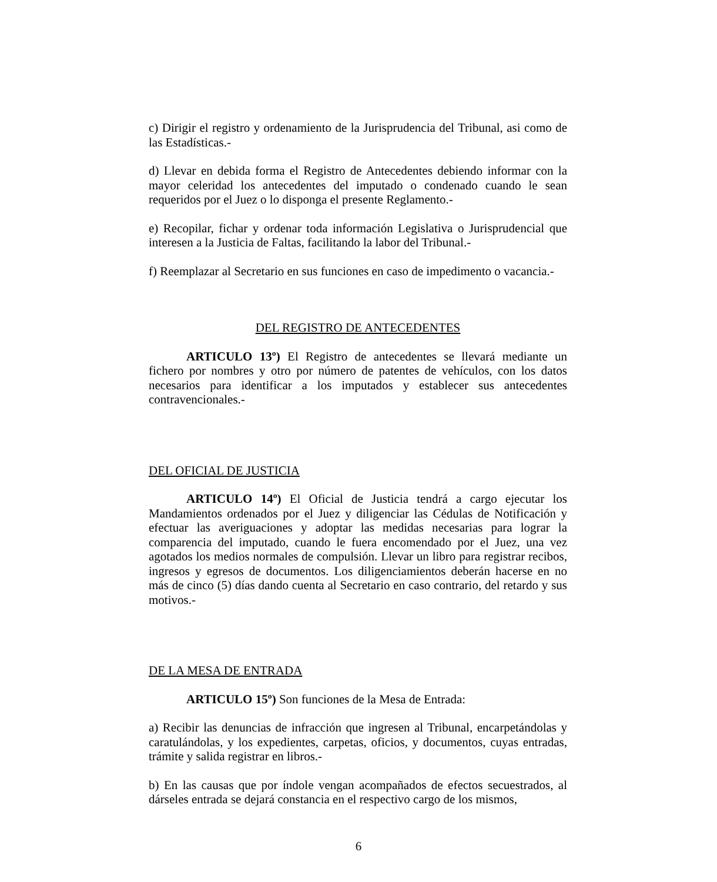c) Dirigir el registro y ordenamiento de la Jurisprudencia del Tribunal, asi como de las Estadísticas.-
d) Llevar en debida forma el Registro de Antecedentes debiendo informar con la mayor celeridad los antecedentes del imputado o condenado cuando le sean requeridos por el Juez o lo disponga el presente Reglamento.-
e) Recopilar, fichar y ordenar toda información Legislativa o Jurisprudencial que interesen a la Justicia de Faltas, facilitando la labor del Tribunal.-
f) Reemplazar al Secretario en sus funciones en caso de impedimento o vacancia.-
DEL REGISTRO DE ANTECEDENTES
ARTICULO 13º) El Registro de antecedentes se llevará mediante un fichero por nombres y otro por número de patentes de vehículos, con los datos necesarios para identificar a los imputados y establecer sus antecedentes contravencionales.-
DEL OFICIAL DE JUSTICIA
ARTICULO 14º) El Oficial de Justicia tendrá a cargo ejecutar los Mandamientos ordenados por el Juez y diligenciar las Cédulas de Notificación y efectuar las averiguaciones y adoptar las medidas necesarias para lograr la comparencia del imputado, cuando le fuera encomendado por el Juez, una vez agotados los medios normales de compulsión. Llevar un libro para registrar recibos, ingresos y egresos de documentos. Los diligenciamientos deberán hacerse en no más de cinco (5) días dando cuenta al Secretario en caso contrario, del retardo y sus motivos.-
DE LA MESA DE ENTRADA
ARTICULO 15º) Son funciones de la Mesa de Entrada:
a) Recibir las denuncias de infracción que ingresen al Tribunal, encarpetándolas y caratulándolas, y los expedientes, carpetas, oficios, y documentos, cuyas entradas, trámite y salida registrar en libros.-
b) En las causas que por índole vengan acompañados de efectos secuestrados, al dárseles entrada se dejará constancia en el respectivo cargo de los mismos,
6